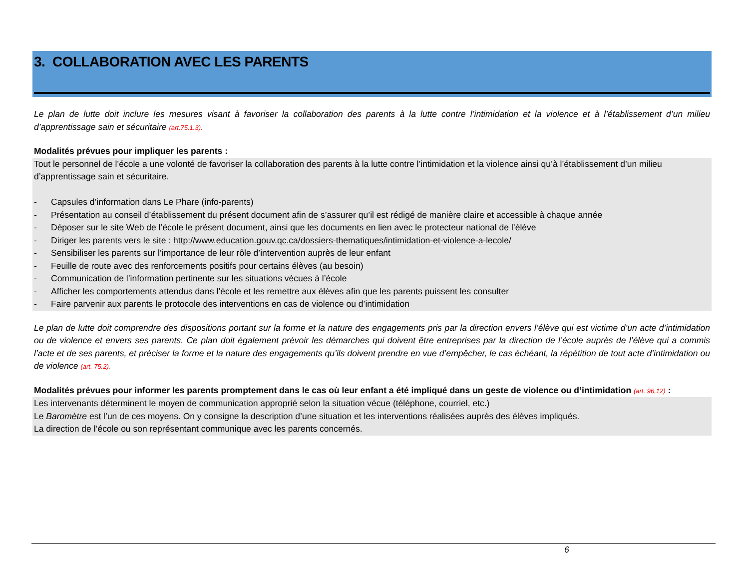3. COLLABORATION AVEC LES PARENTS
Le plan de lutte doit inclure les mesures visant à favoriser la collaboration des parents à la lutte contre l’intimidation et la violence et à l’établissement d’un milieu d’apprentissage sain et sécuritaire (art.75.1.3).
Modalités prévues pour impliquer les parents :
Tout le personnel de l’école a une volonté de favoriser la collaboration des parents à la lutte contre l’intimidation et la violence ainsi qu’à l’établissement d’un milieu d’apprentissage sain et sécuritaire.
- Capsules d’information dans Le Phare (info-parents)
- Présentation au conseil d’établissement du présent document afin de s’assurer qu’il est rédigé de manière claire et accessible à chaque année
- Déposer sur le site Web de l’école le présent document, ainsi que les documents en lien avec le protecteur national de l’élève
- Diriger les parents vers le site : http://www.education.gouv.qc.ca/dossiers-thematiques/intimidation-et-violence-a-lecole/
- Sensibiliser les parents sur l’importance de leur rôle d’intervention auprès de leur enfant
- Feuille de route avec des renforcements positifs pour certains élèves (au besoin)
- Communication de l’information pertinente sur les situations vécues à l’école
- Afficher les comportements attendus dans l’école et les remettre aux élèves afin que les parents puissent les consulter
- Faire parvenir aux parents le protocole des interventions en cas de violence ou d’intimidation
Le plan de lutte doit comprendre des dispositions portant sur la forme et la nature des engagements pris par la direction envers l’élève qui est victime d’un acte d’intimidation ou de violence et envers ses parents. Ce plan doit également prévoir les démarches qui doivent être entreprises par la direction de l’école auprès de l’élève qui a commis l’acte et de ses parents, et préciser la forme et la nature des engagements qu’ils doivent prendre en vue d’empêcher, le cas échéant, la répétition de tout acte d’intimidation ou de violence (art. 75.2).
Modalités prévues pour informer les parents promptement dans le cas où leur enfant a été impliqué dans un geste de violence ou d’intimidation (art. 96,12) :
Les intervenants déterminent le moyen de communication approprié selon la situation vécue (téléphone, courriel, etc.)
Le Baromètre est l’un de ces moyens. On y consigne la description d’une situation et les interventions réalisées auprès des élèves impliqués.
La direction de l’école ou son représentant communique avec les parents concernés.
6